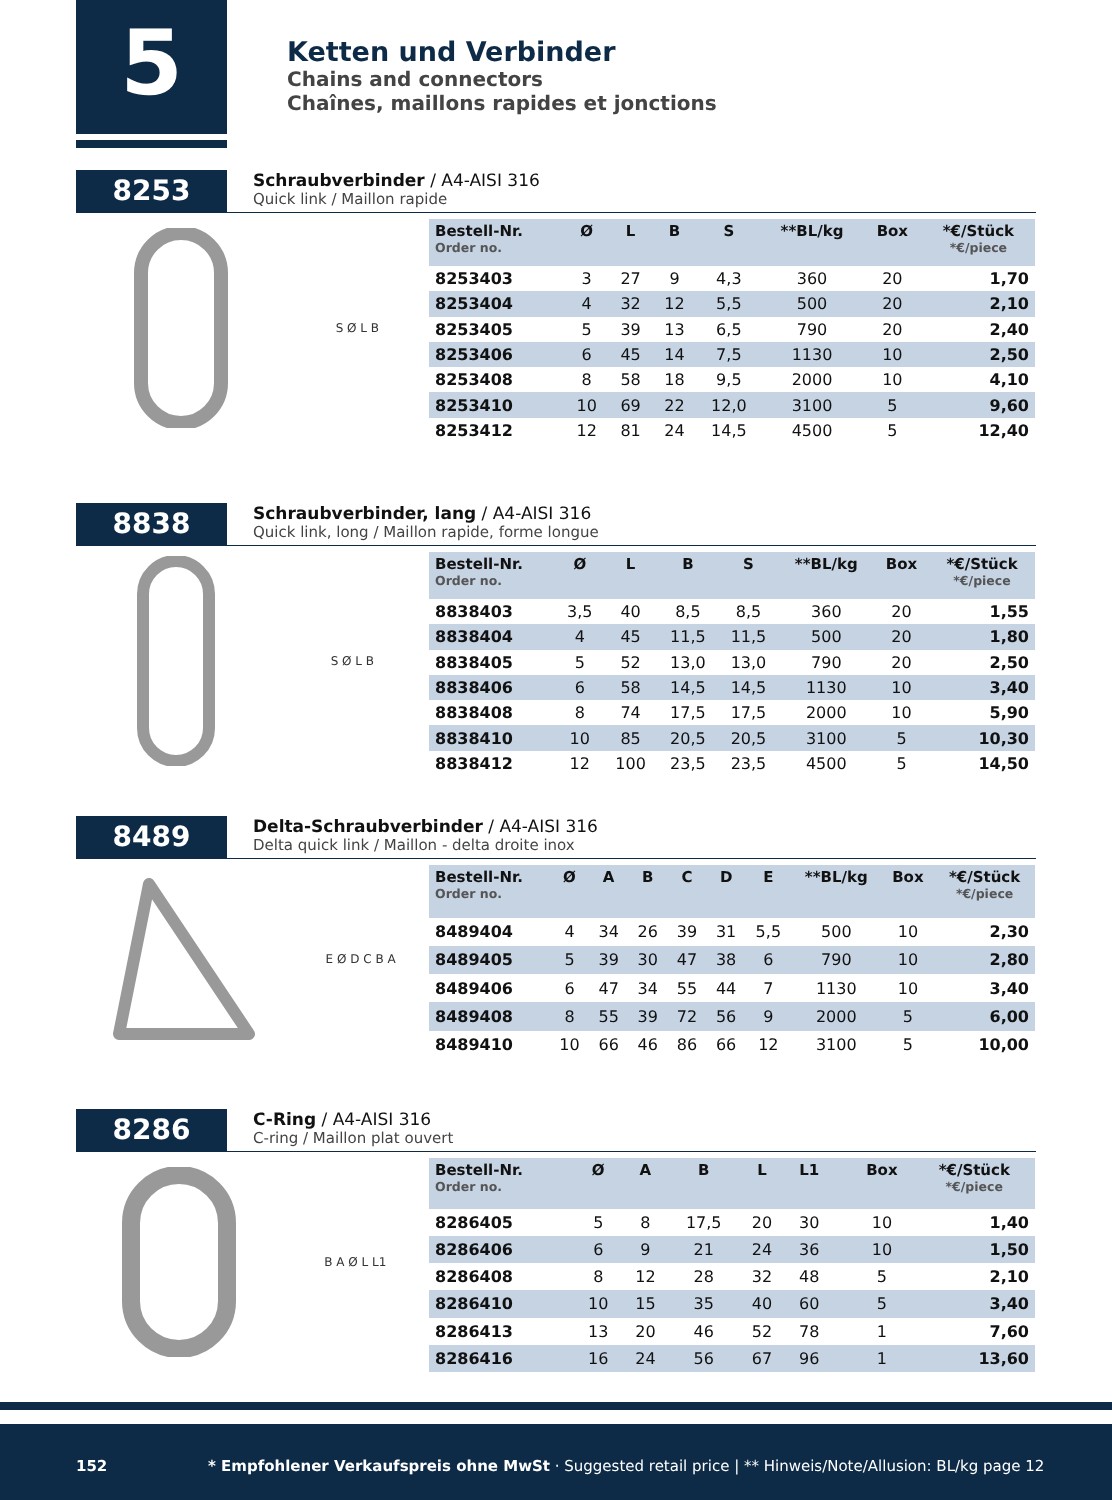5
Ketten und Verbinder
Chains and connectors
Chaînes, maillons rapides et jonctions
8253
Schraubverbinder / A4-AISI 316
Quick link / Maillon rapide
S Ø L B
| Bestell-Nr. Order no. | Ø | L | B | S | **BL/kg | Box | *€/Stück *€/piece |
| --- | --- | --- | --- | --- | --- | --- | --- |
| 8253403 | 3 | 27 | 9 | 4,3 | 360 | 20 | 1,70 |
| 8253404 | 4 | 32 | 12 | 5,5 | 500 | 20 | 2,10 |
| 8253405 | 5 | 39 | 13 | 6,5 | 790 | 20 | 2,40 |
| 8253406 | 6 | 45 | 14 | 7,5 | 1130 | 10 | 2,50 |
| 8253408 | 8 | 58 | 18 | 9,5 | 2000 | 10 | 4,10 |
| 8253410 | 10 | 69 | 22 | 12,0 | 3100 | 5 | 9,60 |
| 8253412 | 12 | 81 | 24 | 14,5 | 4500 | 5 | 12,40 |
8838
Schraubverbinder, lang / A4-AISI 316
Quick link, long / Maillon rapide, forme longue
S Ø L B
| Bestell-Nr. Order no. | Ø | L | B | S | **BL/kg | Box | *€/Stück *€/piece |
| --- | --- | --- | --- | --- | --- | --- | --- |
| 8838403 | 3,5 | 40 | 8,5 | 8,5 | 360 | 20 | 1,55 |
| 8838404 | 4 | 45 | 11,5 | 11,5 | 500 | 20 | 1,80 |
| 8838405 | 5 | 52 | 13,0 | 13,0 | 790 | 20 | 2,50 |
| 8838406 | 6 | 58 | 14,5 | 14,5 | 1130 | 10 | 3,40 |
| 8838408 | 8 | 74 | 17,5 | 17,5 | 2000 | 10 | 5,90 |
| 8838410 | 10 | 85 | 20,5 | 20,5 | 3100 | 5 | 10,30 |
| 8838412 | 12 | 100 | 23,5 | 23,5 | 4500 | 5 | 14,50 |
8489
Delta-Schraubverbinder / A4-AISI 316
Delta quick link / Maillon - delta droite inox
E Ø D C B A
| Bestell-Nr. Order no. | Ø | A | B | C | D | E | **BL/kg | Box | *€/Stück *€/piece |
| --- | --- | --- | --- | --- | --- | --- | --- | --- | --- |
| 8489404 | 4 | 34 | 26 | 39 | 31 | 5,5 | 500 | 10 | 2,30 |
| 8489405 | 5 | 39 | 30 | 47 | 38 | 6 | 790 | 10 | 2,80 |
| 8489406 | 6 | 47 | 34 | 55 | 44 | 7 | 1130 | 10 | 3,40 |
| 8489408 | 8 | 55 | 39 | 72 | 56 | 9 | 2000 | 5 | 6,00 |
| 8489410 | 10 | 66 | 46 | 86 | 66 | 12 | 3100 | 5 | 10,00 |
8286
C-Ring / A4-AISI 316
C-ring / Maillon plat ouvert
B A Ø L L1
| Bestell-Nr. Order no. | Ø | A | B | L | L1 | | Box | *€/Stück *€/piece |
| --- | --- | --- | --- | --- | --- | --- | --- | --- |
| 8286405 | 5 | 8 | 17,5 | 20 | 30 | | 10 | 1,40 |
| 8286406 | 6 | 9 | 21 | 24 | 36 | | 10 | 1,50 |
| 8286408 | 8 | 12 | 28 | 32 | 48 | | 5 | 2,10 |
| 8286410 | 10 | 15 | 35 | 40 | 60 | | 5 | 3,40 |
| 8286413 | 13 | 20 | 46 | 52 | 78 | | 1 | 7,60 |
| 8286416 | 16 | 24 | 56 | 67 | 96 | | 1 | 13,60 |
152 * Empfohlener Verkaufspreis ohne MwSt · Suggested retail price | ** Hinweis/Note/Allusion: BL/kg page 12